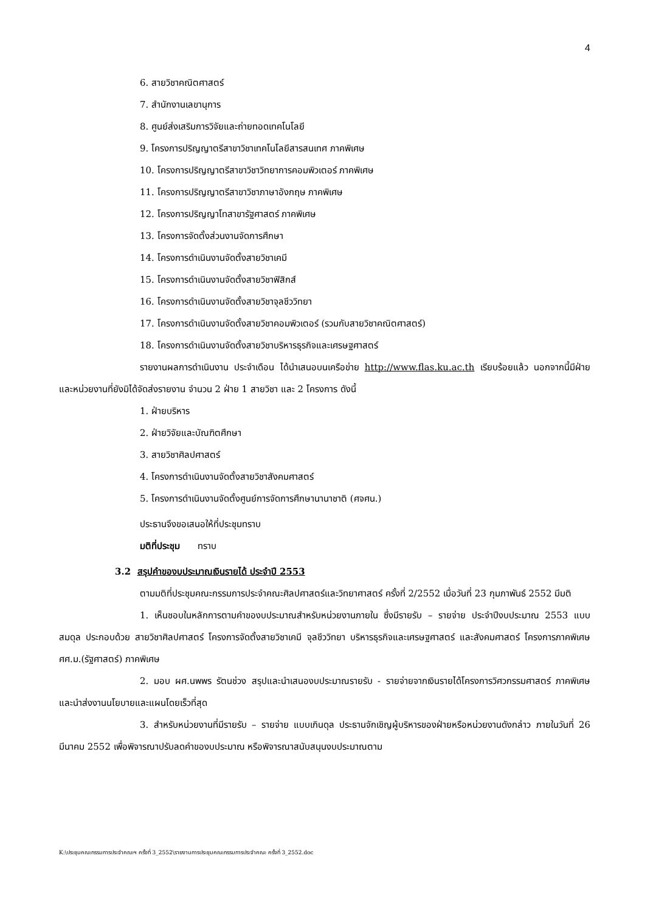4
6. สายวิชาคณิตศาสตร์
7. สำนักงานเลขานุการ
8. ศูนย์ส่งเสริมการวิจัยและถ่ายทอดเทคโนโลยี
9. โครงการปริญญาตรีสาขาวิชาเทคโนโลยีสารสนเทศ ภาคพิเศษ
10. โครงการปริญญาตรีสาขาวิชาวิทยาการคอมพิวเตอร์ ภาคพิเศษ
11. โครงการปริญญาตรีสาขาวิชาภาษาอังกฤษ ภาคพิเศษ
12. โครงการปริญญาโทสาขารัฐศาสตร์ ภาคพิเศษ
13. โครงการจัดตั้งส่วนงานจัดการศึกษา
14. โครงการดำเนินงานจัดตั้งสายวิชาเคมี
15. โครงการดำเนินงานจัดตั้งสายวิชาฟิสิกส์
16. โครงการดำเนินงานจัดตั้งสายวิชาจุลชีววิทยา
17. โครงการดำเนินงานจัดตั้งสายวิชาคอมพิวเตอร์ (รวมกับสายวิชาคณิตศาสตร์)
18. โครงการดำเนินงานจัดตั้งสายวิชาบริหารธุรกิจและเศรษฐศาสตร์
รายงานผลการดำเนินงาน ประจำเดือน ได้นำเสนอบนเครือข่าย http://www.flas.ku.ac.th เรียบร้อยแล้ว นอกจากนี้มีฝ่ายและหน่วยงานที่ยังมิได้จัดส่งรายงาน จำนวน 2 ฝ่าย 1 สายวิชา และ 2 โครงการ ดังนี้
1. ฝ่ายบริหาร
2. ฝ่ายวิจัยและบัณฑิตศึกษา
3. สายวิชาศิลปศาสตร์
4. โครงการดำเนินงานจัดตั้งสายวิชาสังคมศาสตร์
5. โครงการดำเนินงานจัดตั้งศูนย์การจัดการศึกษานานาชาติ (ศจศน.)
ประธานจึงขอเสนอให้ที่ประชุมทราบ
มติที่ประชุม ทราบ
3.2 สรุปคำของบประมาณเงินรายได้ ประจำปี 2553
ตามมติที่ประชุมคณะกรรมการประจำคณะศิลปศาสตร์และวิทยาศาสตร์ ครั้งที่ 2/2552 เมื่อวันที่ 23 กุมภาพันธ์ 2552 มีมติ
1. เห็นชอบในหลักการตามคำของบประมาณสำหรับหน่วยงานภายใน ซึ่งมีรายรับ – รายจ่าย ประจำปีงบประมาณ 2553 แบบสมดุล ประกอบด้วย สายวิชาศิลปศาสตร์ โครงการจัดตั้งสายวิชาเคมี จุลชีววิทยา บริหารธุรกิจและเศรษฐศาสตร์ และสังคมศาสตร์ โครงการภาคพิเศษ ศศ.ม.(รัฐศาสตร์) ภาคพิเศษ
2. มอบ ผศ.นพพร รัตนช่วง สรุปและนำเสนองบประมาณรายรับ - รายจ่ายจากเงินรายได้โครงการวิศวกรรมศาสตร์ ภาคพิเศษ และนำส่งงานนโยบายและแผนโดยเร็วที่สุด
3. สำหรับหน่วยงานที่มีรายรับ – รายจ่าย แบบเกินดุล ประธานจักเชิญผู้บริหารของฝ่ายหรือหน่วยงานดังกล่าว ภายในวันที่ 26 มีนาคม 2552 เพื่อพิจารณาปรับลดคำของบประมาณ หรือพิจารณาสนับสนุนงบประมาณตาม
K:\ประชุมคณะกรรมการประจำคณะฯ ครั้งที่ 3_2552\รายงานการประชุมคณะกรรมการประจำคณะ ครั้งที่ 3_2552.doc